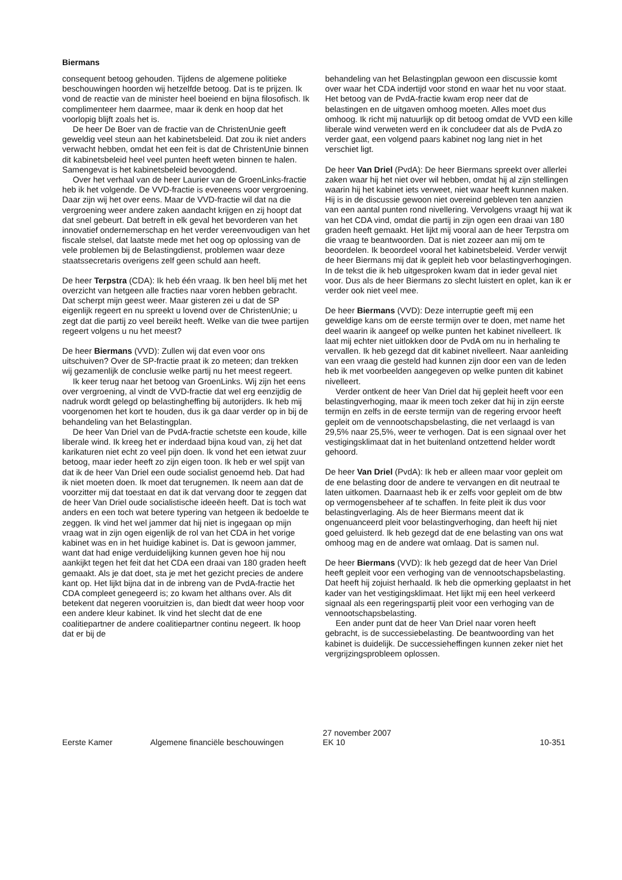Biermans
consequent betoog gehouden. Tijdens de algemene politieke beschouwingen hoorden wij hetzelfde betoog. Dat is te prijzen. Ik vond de reactie van de minister heel boeiend en bijna filosofisch. Ik complimenteer hem daarmee, maar ik denk en hoop dat het voorlopig blijft zoals het is.
De heer De Boer van de fractie van de ChristenUnie geeft geweldig veel steun aan het kabinetsbeleid. Dat zou ik niet anders verwacht hebben, omdat het een feit is dat de ChristenUnie binnen dit kabinetsbeleid heel veel punten heeft weten binnen te halen. Samengevat is het kabinetsbeleid bevoogdend.
Over het verhaal van de heer Laurier van de GroenLinks-fractie heb ik het volgende. De VVD-fractie is eveneens voor vergroening. Daar zijn wij het over eens. Maar de VVD-fractie wil dat na die vergroening weer andere zaken aandacht krijgen en zij hoopt dat dat snel gebeurt. Dat betreft in elk geval het bevorderen van het innovatief ondernemerschap en het verder vereenvoudigen van het fiscale stelsel, dat laatste mede met het oog op oplossing van de vele problemen bij de Belastingdienst, problemen waar deze staatssecretaris overigens zelf geen schuld aan heeft.
De heer Terpstra (CDA): Ik heb één vraag. Ik ben heel blij met het overzicht van hetgeen alle fracties naar voren hebben gebracht. Dat scherpt mijn geest weer. Maar gisteren zei u dat de SP eigenlijk regeert en nu spreekt u lovend over de ChristenUnie; u zegt dat die partij zo veel bereikt heeft. Welke van die twee partijen regeert volgens u nu het meest?
De heer Biermans (VVD): Zullen wij dat even voor ons uitschuiven? Over de SP-fractie praat ik zo meteen; dan trekken wij gezamenlijk de conclusie welke partij nu het meest regeert.
Ik keer terug naar het betoog van GroenLinks. Wij zijn het eens over vergroening, al vindt de VVD-fractie dat wel erg eenzijdig de nadruk wordt gelegd op belastingheffing bij autorijders. Ik heb mij voorgenomen het kort te houden, dus ik ga daar verder op in bij de behandeling van het Belastingplan.
De heer Van Driel van de PvdA-fractie schetste een koude, kille liberale wind. Ik kreeg het er inderdaad bijna koud van, zij het dat karikaturen niet echt zo veel pijn doen. Ik vond het een ietwat zuur betoog, maar ieder heeft zo zijn eigen toon. Ik heb er wel spijt van dat ik de heer Van Driel een oude socialist genoemd heb. Dat had ik niet moeten doen. Ik moet dat terugnemen. Ik neem aan dat de voorzitter mij dat toestaat en dat ik dat vervang door te zeggen dat de heer Van Driel oude socialistische ideeën heeft. Dat is toch wat anders en een toch wat betere typering van hetgeen ik bedoelde te zeggen. Ik vind het wel jammer dat hij niet is ingegaan op mijn vraag wat in zijn ogen eigenlijk de rol van het CDA in het vorige kabinet was en in het huidige kabinet is. Dat is gewoon jammer, want dat had enige verduidelijking kunnen geven hoe hij nou aankijkt tegen het feit dat het CDA een draai van 180 graden heeft gemaakt. Als je dat doet, sta je met het gezicht precies de andere kant op. Het lijkt bijna dat in de inbreng van de PvdA-fractie het CDA compleet genegeerd is; zo kwam het althans over. Als dit betekent dat negeren vooruitzien is, dan biedt dat weer hoop voor een andere kleur kabinet. Ik vind het slecht dat de ene coalitiepartner de andere coalitiepartner continu negeert. Ik hoop dat er bij de
behandeling van het Belastingplan gewoon een discussie komt over waar het CDA indertijd voor stond en waar het nu voor staat. Het betoog van de PvdA-fractie kwam erop neer dat de belastingen en de uitgaven omhoog moeten. Alles moet dus omhoog. Ik richt mij natuurlijk op dit betoog omdat de VVD een kille liberale wind verweten werd en ik concludeer dat als de PvdA zo verder gaat, een volgend paars kabinet nog lang niet in het verschiet ligt.
De heer Van Driel (PvdA): De heer Biermans spreekt over allerlei zaken waar hij het niet over wil hebben, omdat hij al zijn stellingen waarin hij het kabinet iets verweet, niet waar heeft kunnen maken. Hij is in de discussie gewoon niet overeind gebleven ten aanzien van een aantal punten rond nivellering. Vervolgens vraagt hij wat ik van het CDA vind, omdat die partij in zijn ogen een draai van 180 graden heeft gemaakt. Het lijkt mij vooral aan de heer Terpstra om die vraag te beantwoorden. Dat is niet zozeer aan mij om te beoordelen. Ik beoordeel vooral het kabinetsbeleid. Verder verwijt de heer Biermans mij dat ik gepleit heb voor belastingverhogingen. In de tekst die ik heb uitgesproken kwam dat in ieder geval niet voor. Dus als de heer Biermans zo slecht luistert en oplet, kan ik er verder ook niet veel mee.
De heer Biermans (VVD): Deze interruptie geeft mij een geweldige kans om de eerste termijn over te doen, met name het deel waarin ik aangeef op welke punten het kabinet nivelleert. Ik laat mij echter niet uitlokken door de PvdA om nu in herhaling te vervallen. Ik heb gezegd dat dit kabinet nivelleert. Naar aanleiding van een vraag die gesteld had kunnen zijn door een van de leden heb ik met voorbeelden aangegeven op welke punten dit kabinet nivelleert.
Verder ontkent de heer Van Driel dat hij gepleit heeft voor een belastingverhoging, maar ik meen toch zeker dat hij in zijn eerste termijn en zelfs in de eerste termijn van de regering ervoor heeft gepleit om de vennootschapsbelasting, die net verlaagd is van 29,5% naar 25,5%, weer te verhogen. Dat is een signaal over het vestigingsklimaat dat in het buitenland ontzettend helder wordt gehoord.
De heer Van Driel (PvdA): Ik heb er alleen maar voor gepleit om de ene belasting door de andere te vervangen en dit neutraal te laten uitkomen. Daarnaast heb ik er zelfs voor gepleit om de btw op vermogensbeheer af te schaffen. In feite pleit ik dus voor belastingverlaging. Als de heer Biermans meent dat ik ongenuanceerd pleit voor belastingverhoging, dan heeft hij niet goed geluisterd. Ik heb gezegd dat de ene belasting van ons wat omhoog mag en de andere wat omlaag. Dat is samen nul.
De heer Biermans (VVD): Ik heb gezegd dat de heer Van Driel heeft gepleit voor een verhoging van de vennootschapsbelasting. Dat heeft hij zojuist herhaald. Ik heb die opmerking geplaatst in het kader van het vestigingsklimaat. Het lijkt mij een heel verkeerd signaal als een regeringspartij pleit voor een verhoging van de vennootschapsbelasting.
Een ander punt dat de heer Van Driel naar voren heeft gebracht, is de successiebelasting. De beantwoording van het kabinet is duidelijk. De successieheffingen kunnen zeker niet het vergrijzingsprobleem oplossen.
Eerste Kamer
Algemene financiële beschouwingen
27 november 2007
EK 10
10-351